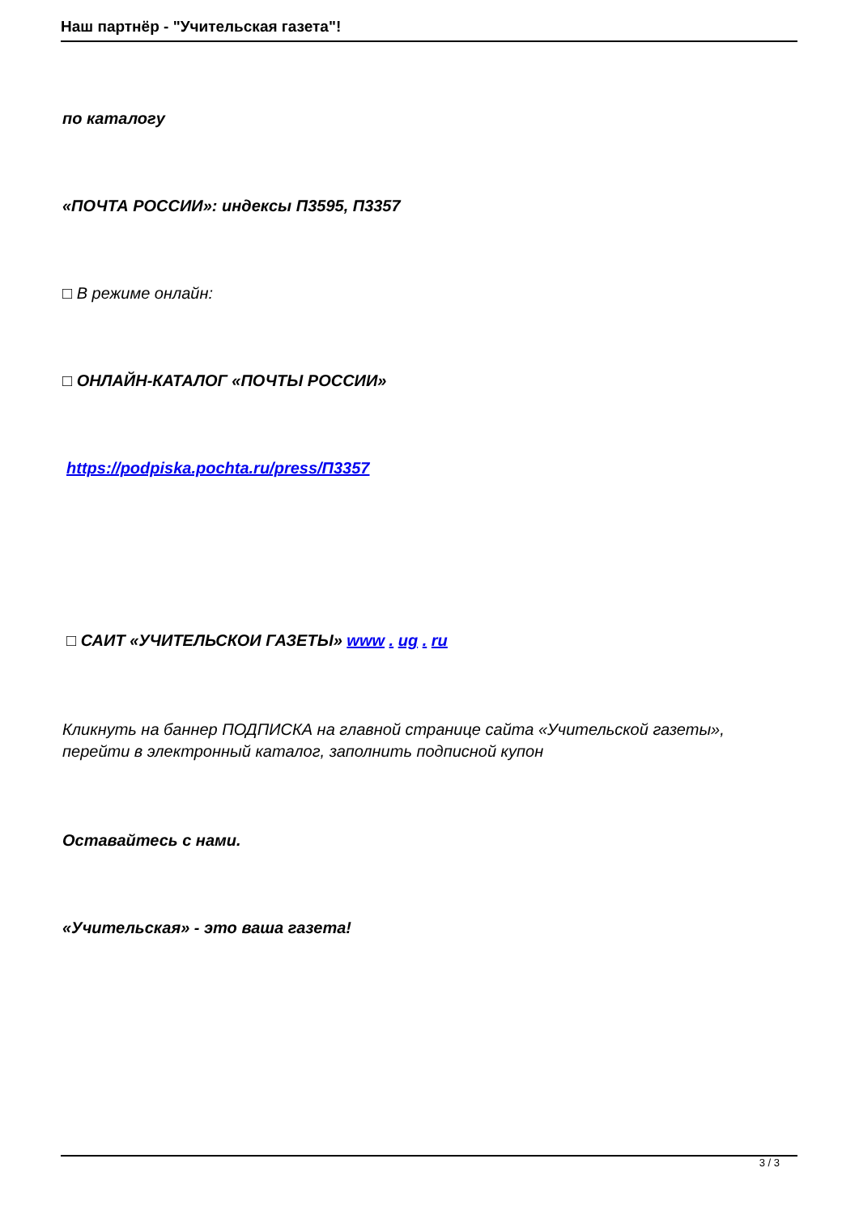Наш партнёр - "Учительская газета"!
по каталогу
«ПОЧТА РОССИИ»: индексы П3595, П3357
□ В режиме онлайн:
□ ОНЛАЙН-КАТАЛОГ «ПОЧТЫ РОССИИ»
https://podpiska.pochta.ru/press/П3357
□ САИТ «УЧИТЕЛЬСКОИ ГАЗЕТЫ» www . ug . ru
Кликнуть на баннер ПОДПИСКА на главной странице сайта «Учительской газеты», перейти в электронный каталог, заполнить подписной купон
Оставайтесь с нами.
«Учительская» - это ваша газета!
3 / 3